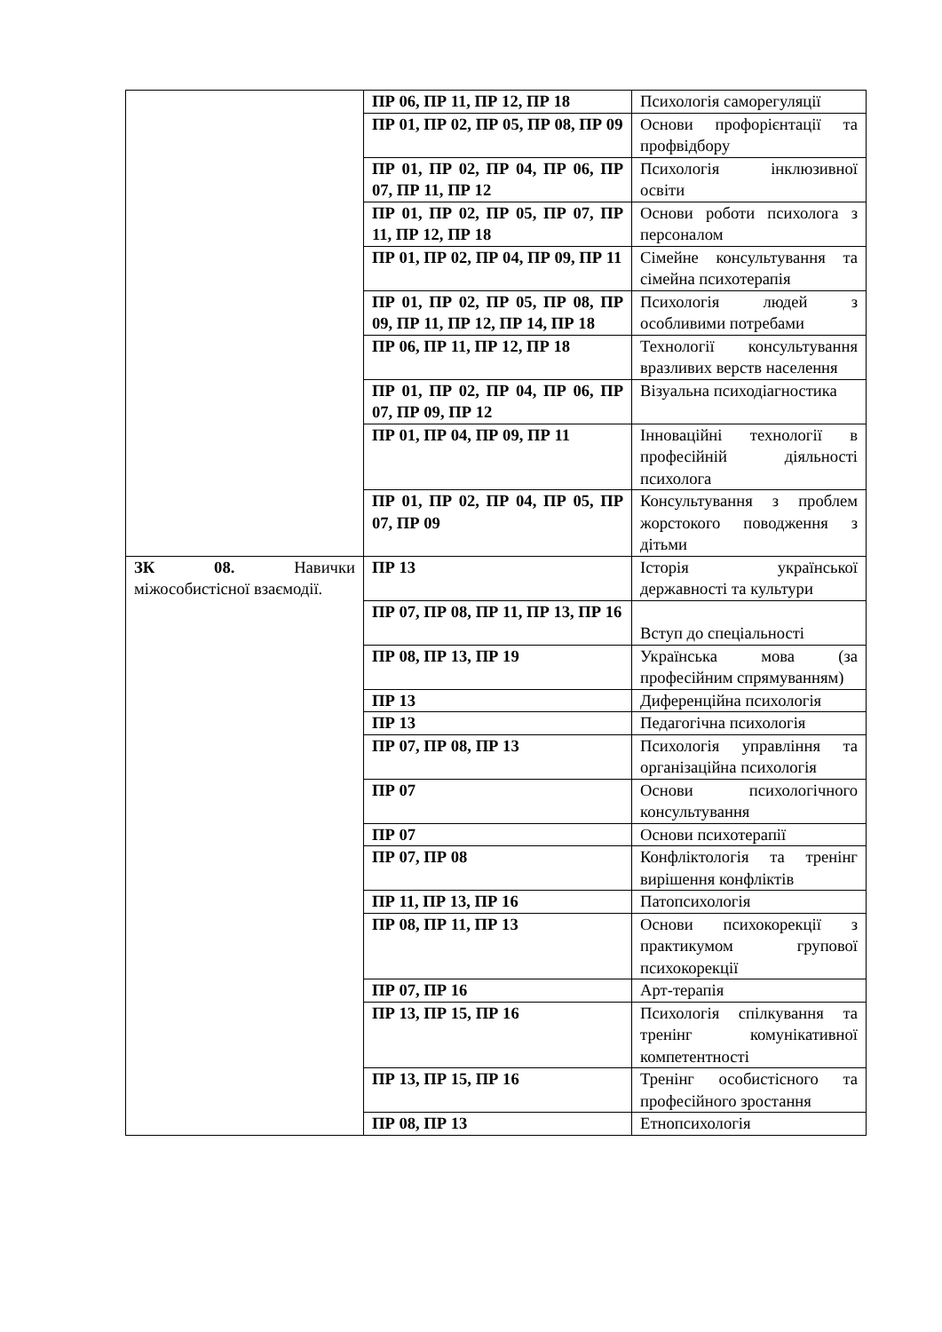| | ПР 06, ПР 11, ПР 12, ПР 18 | Психологія саморегуляції |
| | ПР 01, ПР 02, ПР 05, ПР 08, ПР 09 | Основи профорієнтації та профвідбору |
| | ПР 01, ПР 02, ПР 04, ПР 06, ПР 07, ПР 11, ПР 12 | Психологія інклюзивної освіти |
| | ПР 01, ПР 02, ПР 05, ПР 07, ПР 11, ПР 12, ПР 18 | Основи роботи психолога з персоналом |
| | ПР 01, ПР 02, ПР 04, ПР 09, ПР 11 | Сімейне консультування та сімейна психотерапія |
| | ПР 01, ПР 02, ПР 05, ПР 08, ПР 09, ПР 11, ПР 12, ПР 14, ПР 18 | Психологія людей з особливими потребами |
| | ПР 06, ПР 11, ПР 12, ПР 18 | Технології консультування вразливих верств населення |
| | ПР 01, ПР 02, ПР 04, ПР 06, ПР 07, ПР 09, ПР 12 | Візуальна психодіагностика |
| | ПР 01, ПР 04, ПР 09, ПР 11 | Інноваційні технології в професійній діяльності психолога |
| | ПР 01, ПР 02, ПР 04, ПР 05, ПР 07, ПР 09 | Консультування з проблем жорстокого поводження з дітьми |
| ЗК 08. Навички міжособистісної взаємодії. | ПР 13 | Історія української державності та культури |
| | ПР 07, ПР 08, ПР 11, ПР 13, ПР 16 | Вступ до спеціальності |
| | ПР 08, ПР 13, ПР 19 | Українська мова (за професійним спрямуванням) |
| | ПР 13 | Диференційна психологія |
| | ПР 13 | Педагогічна психологія |
| | ПР 07, ПР 08, ПР 13 | Психологія управління та організаційна психологія |
| | ПР 07 | Основи психологічного консультування |
| | ПР 07 | Основи психотерапії |
| | ПР 07, ПР 08 | Конфліктологія та тренінг вирішення конфліктів |
| | ПР 11, ПР 13, ПР 16 | Патопсихологія |
| | ПР 08, ПР 11, ПР 13 | Основи психокорекції з практикумом групової психокорекції |
| | ПР 07, ПР 16 | Арт-терапія |
| | ПР 13, ПР 15, ПР 16 | Психологія спілкування та тренінг комунікативної компетентності |
| | ПР 13, ПР 15, ПР 16 | Тренінг особистісного та професійного зростання |
| | ПР 08, ПР 13 | Етнопсихологія |